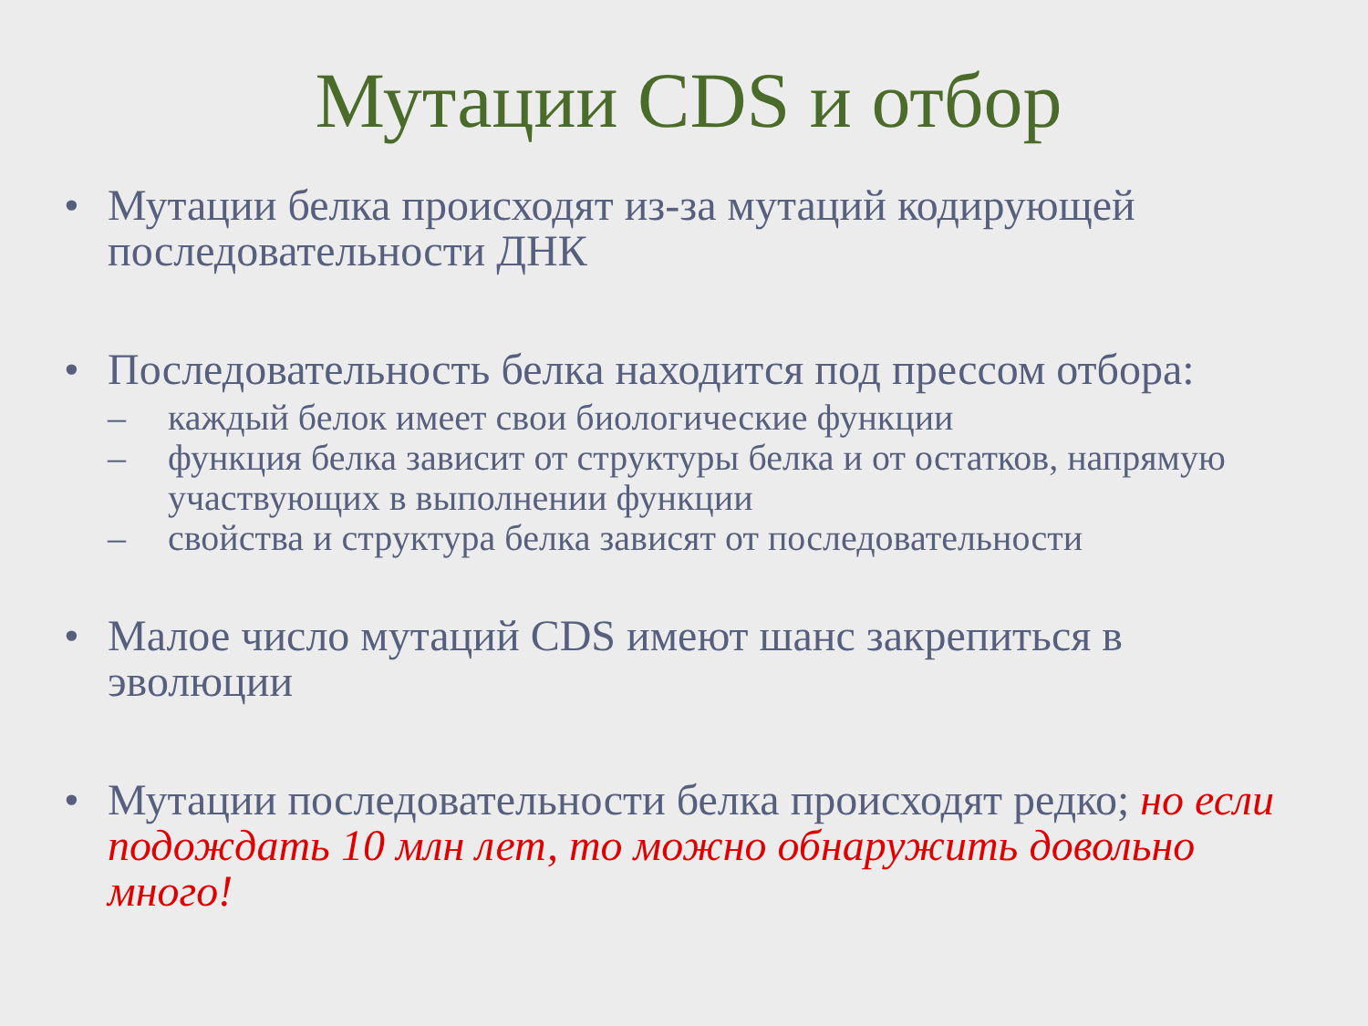Мутации CDS и отбор
• Мутации белка происходят из-за мутаций кодирующей последовательности ДНК
• Последовательность белка находится под прессом отбора:
– каждый белок имеет свои биологические функции
– функция белка зависит от структуры белка и от остатков, напрямую участвующих в выполнении функции
– свойства и структура белка зависят от последовательности
• Малое число мутаций CDS имеют шанс закрепиться в эволюции
• Мутации последовательности белка происходят редко; но если подождать 10 млн лет, то можно обнаружить довольно много!